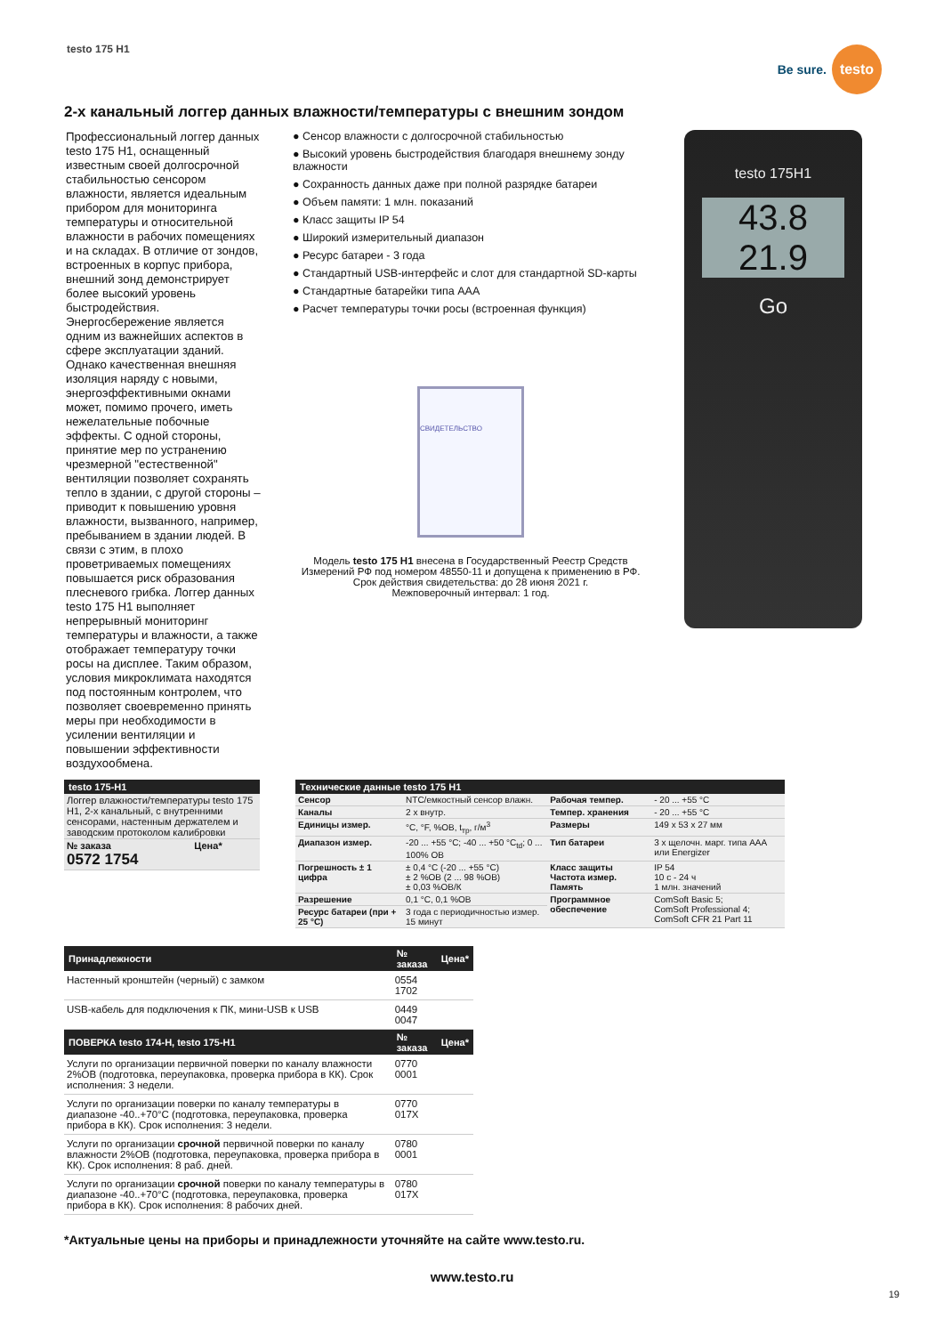testo 175 H1
Be sure.
testo
2-х канальный логгер данных влажности/температуры с внешним зондом
Профессиональный логгер данных testo 175 H1, оснащенный известным своей долгосрочной стабильностью сенсором влажности, является идеальным прибором для мониторинга температуры и относительной влажности в рабочих помещениях и на складах. В отличие от зондов, встроенных в корпус прибора, внешний зонд демонстрирует более высокий уровень быстродействия. Энергосбережение является одним из важнейших аспектов в сфере эксплуатации зданий. Однако качественная внешняя изоляция наряду с новыми, энергоэффективными окнами может, помимо прочего, иметь нежелательные побочные эффекты. С одной стороны, принятие мер по устранению чрезмерной "естественной" вентиляции позволяет сохранять тепло в здании, с другой стороны – приводит к повышению уровня влажности, вызванного, например, пребыванием в здании людей. В связи с этим, в плохо проветриваемых помещениях повышается риск образования плесневого грибка. Логгер данных testo 175 H1 выполняет непрерывный мониторинг температуры и влажности, а также отображает температуру точки росы на дисплее. Таким образом, условия микроклимата находятся под постоянным контролем, что позволяет своевременно принять меры при необходимости в усилении вентиляции и повышении эффективности воздухообмена.
● Сенсор влажности с долгосрочной стабильностью
● Высокий уровень быстродействия благодаря внешнему зонду влажности
● Сохранность данных даже при полной разрядке батареи
● Объем памяти: 1 млн. показаний
● Класс защиты IP 54
● Широкий измерительный диапазон
● Ресурс батареи - 3 года
● Стандартный USB-интерфейс и слот для стандартной SD-карты
● Стандартные батарейки типа AAA
● Расчет температуры точки росы (встроенная функция)
СВИДЕТЕЛЬСТВО
Модель testo 175 H1 внесена в Государственный Реестр Средств Измерений РФ под номером 48550-11 и допущена к применению в РФ.
Срок действия свидетельства: до 28 июня 2021 г.
Межповерочный интервал: 1 год.
testo 175H1
43.8
21.9
Go
| testo 175-H1 | |
| --- | --- |
| Логгер влажности/температуры testo 175 H1, 2-х канальный, с внутренними сенсорами, настенным держателем и заводским протоколом калибровки | |
| № заказа 0572 1754 | Цена* |
| Технические данные testo 175 H1 | | | |
| --- | --- | --- | --- |
| Сенсор | NTC/емкостный сенсор влажн. | Рабочая темпер. | - 20 ... +55 °C |
| Каналы | 2 х внутр. | Темпер. хранения | - 20 ... +55 °C |
| Единицы измер. | °C, °F, %ОВ, t<sub>тр</sub>, г/м<sup>3</sup> | Размеры | 149 x 53 x 27 мм |
| Диапазон измер. | -20 ... +55 °C; -40 ... +50 °C<sub>td</sub>; 0 ... 100% ОВ | Тип батареи | 3 х щелочн. марг. типа AAA или Energizer |
| Погрешность ± 1 цифра | ± 0,4 °C (-20 ... +55 °C) ± 2 %ОВ (2 ... 98 %ОВ) ± 0,03 %ОВ/К | Класс защиты Частота измер. Память | IP 54 10 с - 24 ч 1 млн. значений |
| Разрешение | 0,1 °C, 0,1 %ОВ | Программное обеспечение | ComSoft Basic 5; ComSoft Professional 4; ComSoft CFR 21 Part 11 |
| Ресурс батареи (при + 25 °C) | 3 года с периодичностью измер. 15 минут | | |
| Принадлежности | № заказа | Цена* |
| --- | --- | --- |
| Настенный кронштейн (черный) с замком | 0554 1702 | |
| USB-кабель для подключения к ПК, мини-USB к USB | 0449 0047 | |
| ПОВЕРКА testo 174-H, testo 175-H1 | № заказа | Цена* |
| Услуги по организации первичной поверки по каналу влажности 2%ОВ (подготовка, переупаковка, проверка прибора в КК). Срок исполнения: 3 недели. | 0770 0001 | |
| Услуги по организации поверки по каналу температуры в диапазоне -40..+70°C (подготовка, переупаковка, проверка прибора в КК). Срок исполнения: 3 недели. | 0770 017X | |
| Услуги по организации срочной первичной поверки по каналу влажности 2%ОВ (подготовка, переупаковка, проверка прибора в КК). Срок исполнения: 8 раб. дней. | 0780 0001 | |
| Услуги по организации срочной поверки по каналу температуры в диапазоне -40..+70°C (подготовка, переупаковка, проверка прибора в КК). Срок исполнения: 8 рабочих дней. | 0780 017X | |
*Актуальные цены на приборы и принадлежности уточняйте на сайте www.testo.ru.
www.testo.ru
19